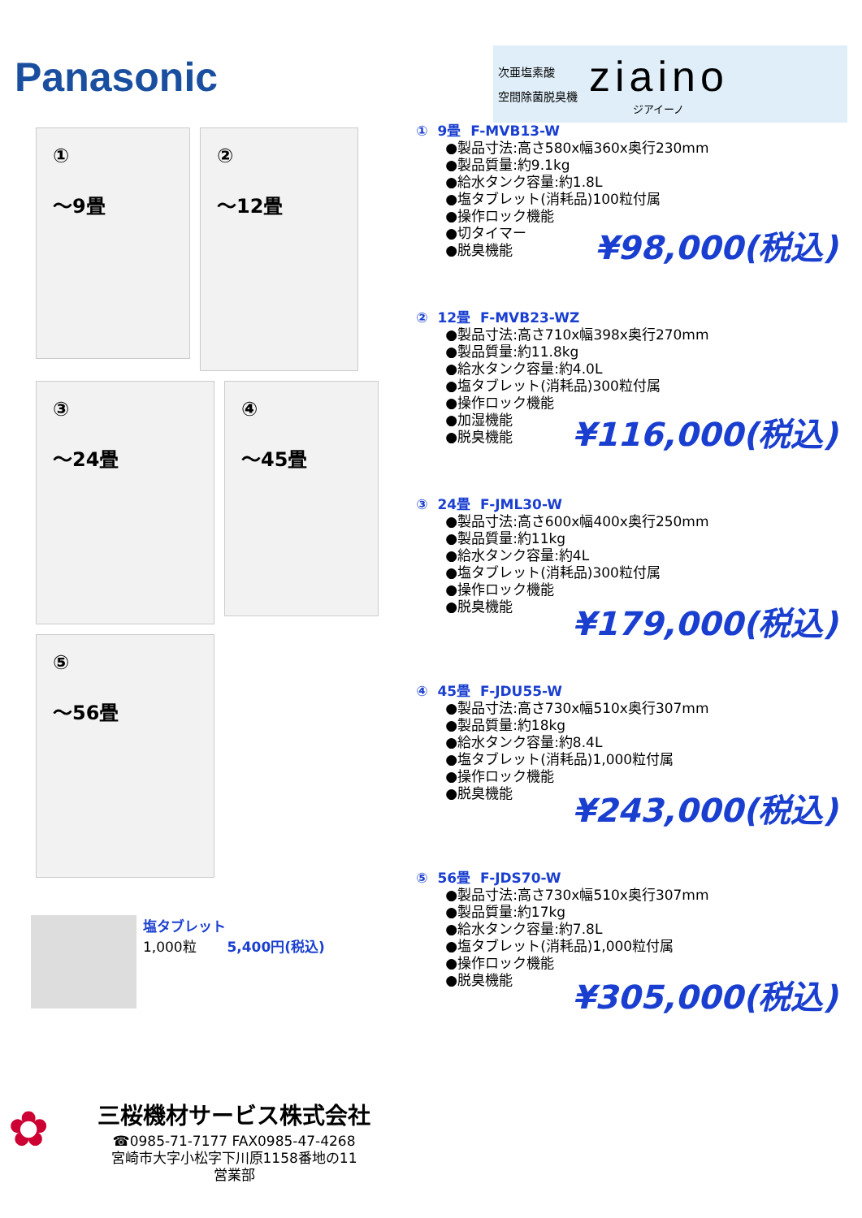Panasonic
次亜塩素酸
空間除菌脱臭機
ziaino
ジアイーノ
①
～9畳
②
～12畳
③
～24畳
④
～45畳
⑤
～56畳
塩タブレット
1,000粒 5,400円(税込)
① 9畳 F-MVB13-W
●製品寸法:高さ580x幅360x奥行230mm
●製品質量:約9.1kg
●給水タンク容量:約1.8L
●塩タブレット(消耗品)100粒付属
●操作ロック機能
●切タイマー
●脱臭機能
¥98,000(税込)
② 12畳 F-MVB23-WZ
●製品寸法:高さ710x幅398x奥行270mm
●製品質量:約11.8kg
●給水タンク容量:約4.0L
●塩タブレット(消耗品)300粒付属
●操作ロック機能
●加湿機能
●脱臭機能
¥116,000(税込)
③ 24畳 F-JML30-W
●製品寸法:高さ600x幅400x奥行250mm
●製品質量:約11kg
●給水タンク容量:約4L
●塩タブレット(消耗品)300粒付属
●操作ロック機能
●脱臭機能
¥179,000(税込)
④ 45畳 F-JDU55-W
●製品寸法:高さ730x幅510x奥行307mm
●製品質量:約18kg
●給水タンク容量:約8.4L
●塩タブレット(消耗品)1,000粒付属
●操作ロック機能
●脱臭機能
¥243,000(税込)
⑤ 56畳 F-JDS70-W
●製品寸法:高さ730x幅510x奥行307mm
●製品質量:約17kg
●給水タンク容量:約7.8L
●塩タブレット(消耗品)1,000粒付属
●操作ロック機能
●脱臭機能
¥305,000(税込)
✿
三桜機材サービス株式会社
☎0985-71-7177 FAX0985-47-4268
宮崎市大字小松字下川原1158番地の11
営業部